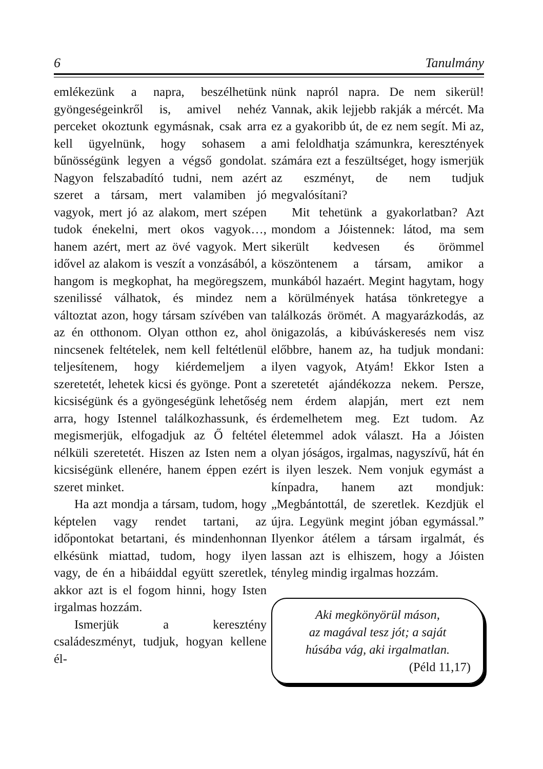6 Tanulmány
emlékezünk a napra, beszélhetünk gyöngeségeinkről is, amivel nehéz perceket okoztunk egymásnak, csak arra kell ügyelnünk, hogy sohasem a bűnösségünk legyen a végső gondolat. Nagyon felszabadító tudni, nem azért szeret a társam, mert valamiben jó vagyok, mert jó az alakom, mert szépen tudok énekelni, mert okos vagyok…, hanem azért, mert az övé vagyok. Mert idővel az alakom is veszít a vonzásából, a hangom is megkophat, ha megöregszem, szenilissé válhatok, és mindez nem változtat azon, hogy társam szívében van az én otthonom. Olyan otthon ez, ahol nincsenek feltételek, nem kell feltétlenül teljesítenem, hogy kiérdemeljem a szeretetét, lehetek kicsi és gyönge. Pont a kicsiségünk és a gyöngeségünk lehetőség arra, hogy Istennel találkozhassunk, és megismerjük, elfogadjuk az Ő feltétel nélküli szeretetét. Hiszen az Isten nem a kicsiségünk ellenére, hanem éppen ezért szeret minket.
Ha azt mondja a társam, tudom, hogy képtelen vagy rendet tartani, az időpontokat betartani, és mindenhonnan elkésünk miattad, tudom, hogy ilyen vagy, de én a hibáiddal együtt szeretlek, akkor azt is el fogom hinni, hogy Isten irgalmas hozzám.
Ismerjük a keresztény családeszményt, tudjuk, hogyan kellene él-
nünk napról napra. De nem sikerül! Vannak, akik lejjebb rakják a mércét. Ma ez a gyakoribb út, de ez nem segít. Mi az, ami feloldhatja számunkra, keresztények számára ezt a feszültséget, hogy ismerjük az eszményt, de nem tudjuk megvalósítani?
Mit tehetünk a gyakorlatban? Azt mondom a Jóistennek: látod, ma sem sikerült kedvesen és örömmel köszöntenem a társam, amikor a munkából hazaért. Megint hagytam, hogy a körülmények hatása tönkretegye a találkozás örömét. A magyarázkodás, az önigazolás, a kibúváskeresés nem visz előbbre, hanem az, ha tudjuk mondani: ilyen vagyok, Atyám! Ekkor Isten a szeretetét ajándékozza nekem. Persze, nem érdem alapján, mert ezt nem érdemelhetem meg. Ezt tudom. Az életemmel adok választ. Ha a Jóisten olyan jóságos, irgalmas, nagyszívű, hát én is ilyen leszek. Nem vonjuk egymást a kínpadra, hanem azt mondjuk: „Megbántottál, de szeretlek. Kezdjük el újra. Legyünk megint jóban egymással.” Ilyenkor átélem a társam irgalmát, és lassan azt is elhiszem, hogy a Jóisten tényleg mindig irgalmas hozzám.
Aki megkönyörül máson,
az magával tesz jót; a saját
húsába vág, aki irgalmatlan.
(Péld 11,17)